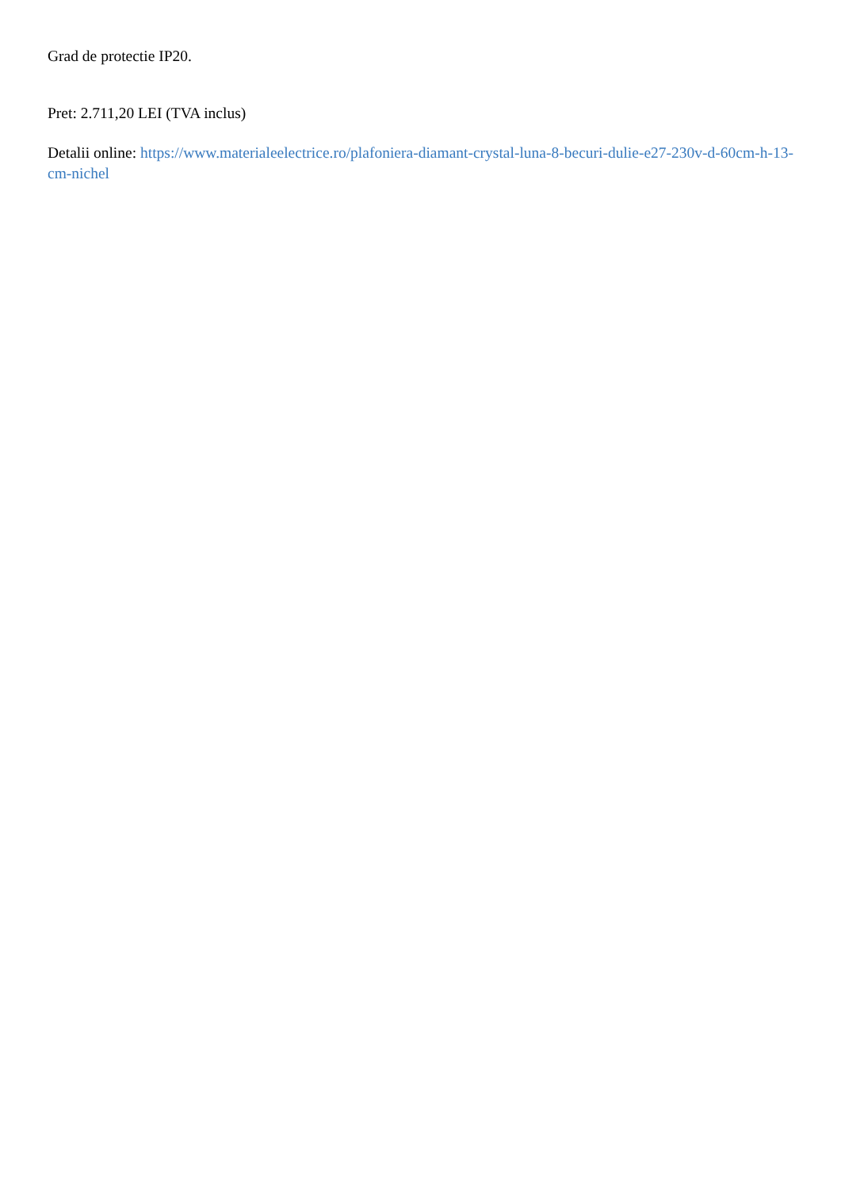Grad de protectie IP20.
Pret: 2.711,20 LEI (TVA inclus)
Detalii online: https://www.materialeelectrice.ro/plafoniera-diamant-crystal-luna-8-becuri-dulie-e27-230v-d-60cm-h-13-cm-nichel